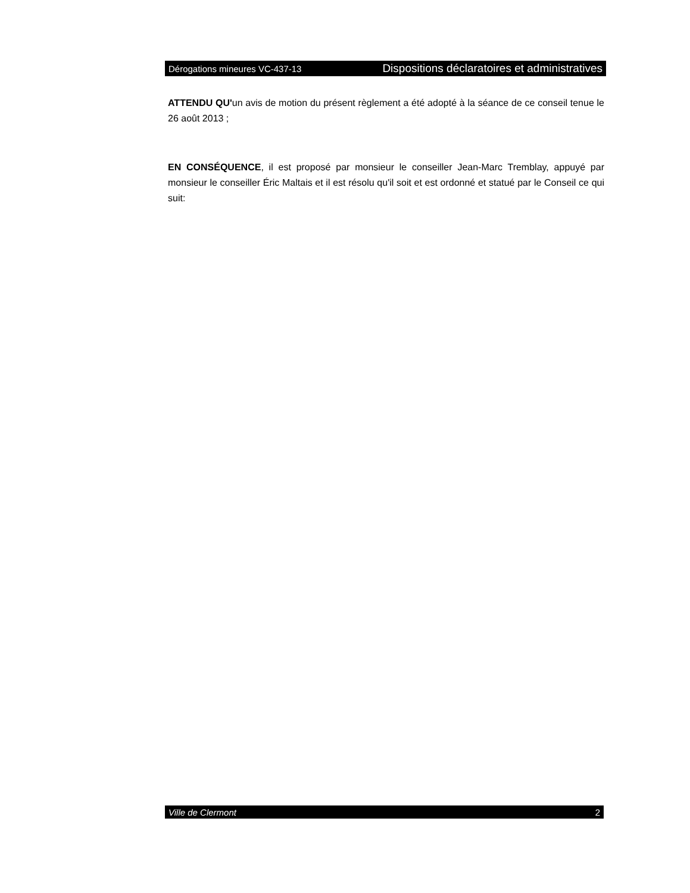Dérogations mineures VC-437-13 Dispositions déclaratoires et administratives
ATTENDU QU'un avis de motion du présent règlement a été adopté à la séance de ce conseil tenue le 26 août 2013 ;
EN CONSÉQUENCE, il est proposé par monsieur le conseiller Jean-Marc Tremblay, appuyé par monsieur le conseiller Éric Maltais et il est résolu qu'il soit et est ordonné et statué par le Conseil ce qui suit:
Ville de Clermont 2